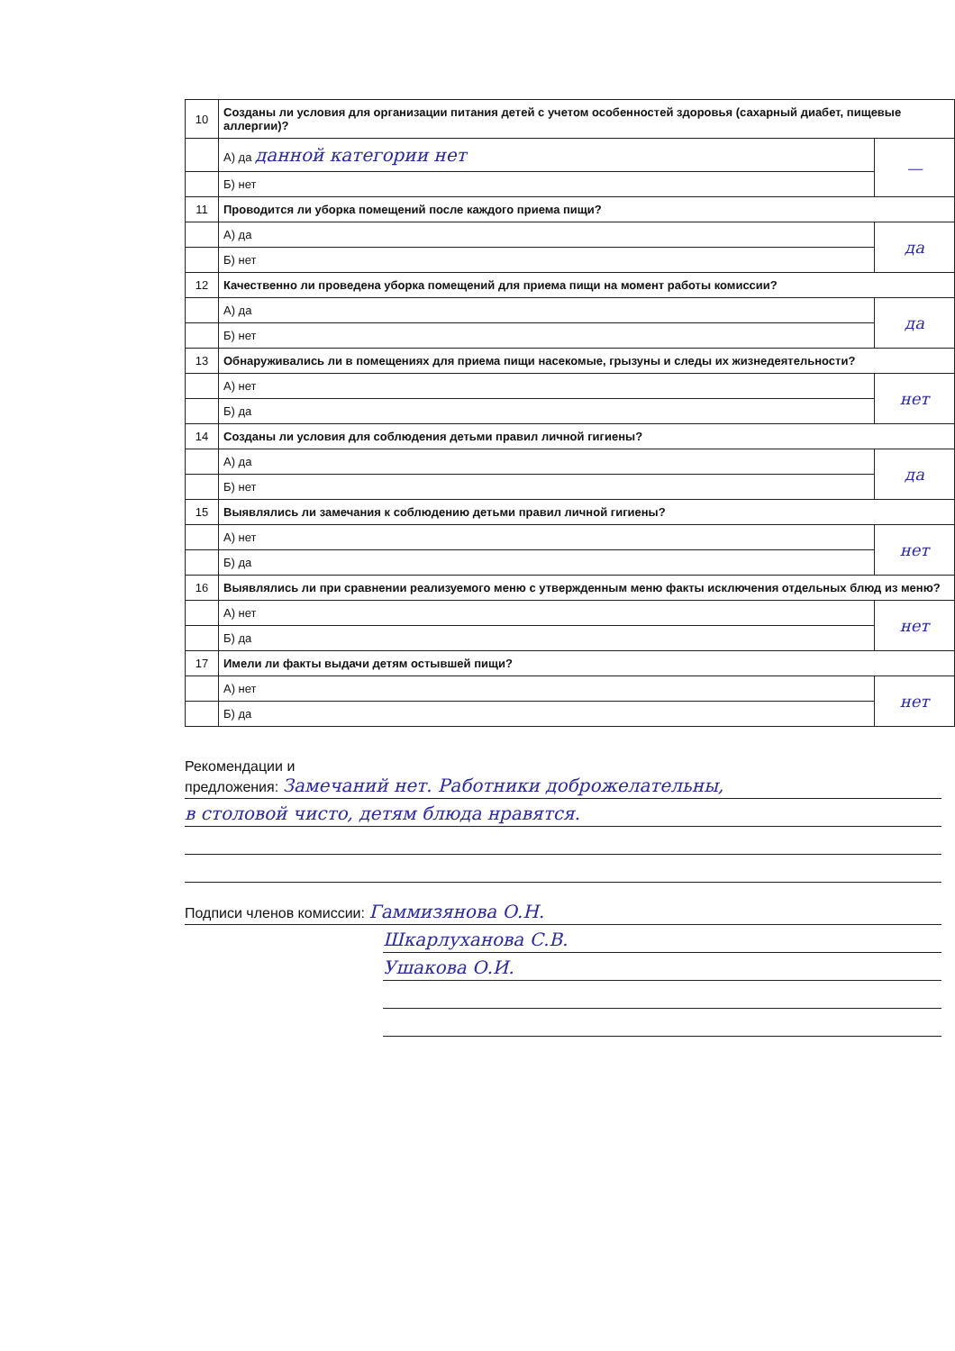| 10 | Созданы ли условия для организации питания детей с учетом особенностей здоровья (сахарный диабет, пищевые аллергии)? | |
| | А) да данной категории нет | — |
| | Б) нет | |
| 11 | Проводится ли уборка помещений после каждого приема пищи? | |
| | А) да | да |
| | Б) нет | |
| 12 | Качественно ли проведена уборка помещений для приема пищи на момент работы комиссии? | |
| | А) да | да |
| | Б) нет | |
| 13 | Обнаруживались ли в помещениях для приема пищи насекомые, грызуны и следы их жизнедеятельности? | |
| | А) нет | нет |
| | Б) да | |
| 14 | Созданы ли условия для соблюдения детьми правил личной гигиены? | |
| | А) да | да |
| | Б) нет | |
| 15 | Выявлялись ли замечания к соблюдению детьми правил личной гигиены? | |
| | А) нет | нет |
| | Б) да | |
| 16 | Выявлялись ли при сравнении реализуемого меню с утвержденным меню факты исключения отдельных блюд из меню? | |
| | А) нет | нет |
| | Б) да | |
| 17 | Имели ли факты выдачи детям остывшей пищи? | |
| | А) нет | нет |
| | Б) да | |
Рекомендации и
предложения: Замечаний нет. Работники доброжелательны,
в столовой чисто, детям блюда нравятся.
Подписи членов комиссии: Гаммизянова О.Н.
Шкарлуханова С.В.
Ушакова О.И.